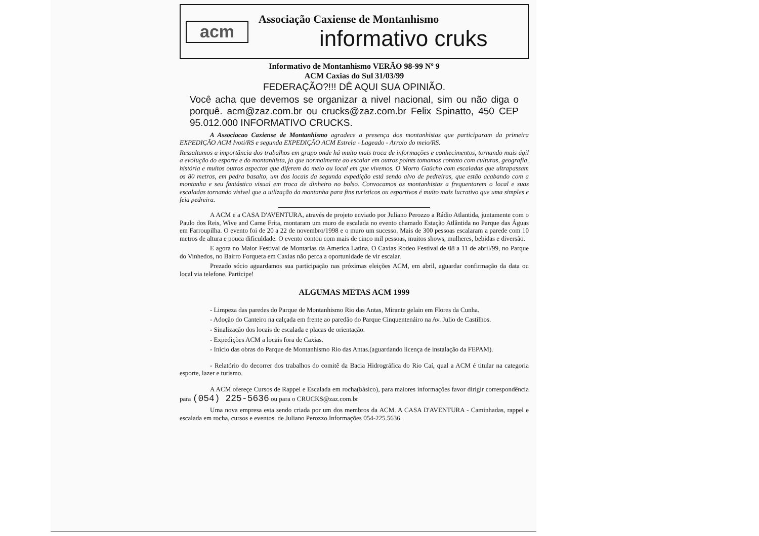acm
Associação Caxiense de Montanhismo
informativo cruks
Informativo de Montanhismo VERÃO 98-99 Nº 9
ACM Caxias do Sul 31/03/99
FEDERAÇÃO?!!! DÊ AQUI SUA OPINIÃO.
Você acha que devemos se organizar a nivel nacional, sim ou não diga o porquê. acm@zaz.com.br ou crucks@zaz.com.br Felix Spinatto, 450 CEP 95.012.000 INFORMATIVO CRUCKS.
A Associacao Caxiense de Montanhismo agradece a presença dos montanhistas que participaram da primeira EXPEDIÇÃO ACM Ivoti/RS e segunda EXPEDIÇÃO ACM Estrela - Lageado - Arroio do meio/RS.
Ressaltamos a importância dos trabalhos em grupo onde há muito mais troca de informações e conhecimentos, tornando mais ágil a evolução do esporte e do montanhista, ja que normalmente ao escalar em outros points tomamos contato com culturas, geografia, história e muitos outros aspectos que diferem do meio ou local em que vivemos. O Morro Gaúcho com escaladas que ultrapassam os 80 metros, em pedra basalto, um dos locais da segunda expedição está sendo alvo de pedreiras, que estão acabando com a montanha e seu fantástico visual em troca de dinheiro no bolso. Convocamos os montanhistas a frequentarem o local e suas escaladas tornando visivel que a utlização da montanha para fins turísticos ou esportivos é muito mais lucrativo que uma simples e feia pedreira.
A ACM e a CASA D'AVENTURA, através de projeto enviado por Juliano Perozzo a Rádio Atlantida, juntamente com o Paulo dos Reis, Wive and Carne Frita, montaram um muro de escalada no evento chamado Estação Atlântida no Parque das Águas em Farroupilha. O evento foi de 20 a 22 de novembro/1998 e o muro um sucesso. Mais de 300 pessoas escalaram a parede com 10 metros de altura e pouca dificuldade. O evento contou com mais de cinco mil pessoas, muitos shows, mulheres, bebidas e diversão.
E agora no Maior Festival de Montarias da America Latina. O Caxias Rodeo Festival de 08 a 11 de abril/99, no Parque do Vinhedos, no Bairro Forqueta em Caxias não perca a oportunidade de vir escalar.
Prezado sócio aguardamos sua participação nas próximas eleições ACM, em abril, aguardar confirmação da data ou local via telefone. Participe!
ALGUMAS METAS ACM 1999
- Limpeza das paredes do Parque de Montanhismo Rio das Antas, Mirante gelain em Flores da Cunha.
- Adoção do Canteiro na calçada em frente ao paredão do Parque Cinquentenáiro na Av. Julio de Castilhos.
- Sinalização dos locais de escalada e placas de orientação.
- Expedições ACM a locais fora de Caxias.
- Início das obras do Parque de Montanhismo Rio das Antas.(aguardando licença de instalação da FEPAM).
- Relatório do decorrer dos trabalhos do comitê da Bacia Hidrográfica do Rio Caí, qual a ACM é titular na categoria esporte, lazer e turismo.
A ACM ofereçe Cursos de Rappel e Escalada em rocha(básico), para maiores informações favor dirigir correspondência para (054) 225-5636 ou para o CRUCKS@zaz.com.br
Uma nova empresa esta sendo criada por um dos membros da ACM. A CASA D'AVENTURA - Caminhadas, rappel e escalada em rocha, cursos e eventos. de Juliano Perozzo.Informações 054-225.5636.